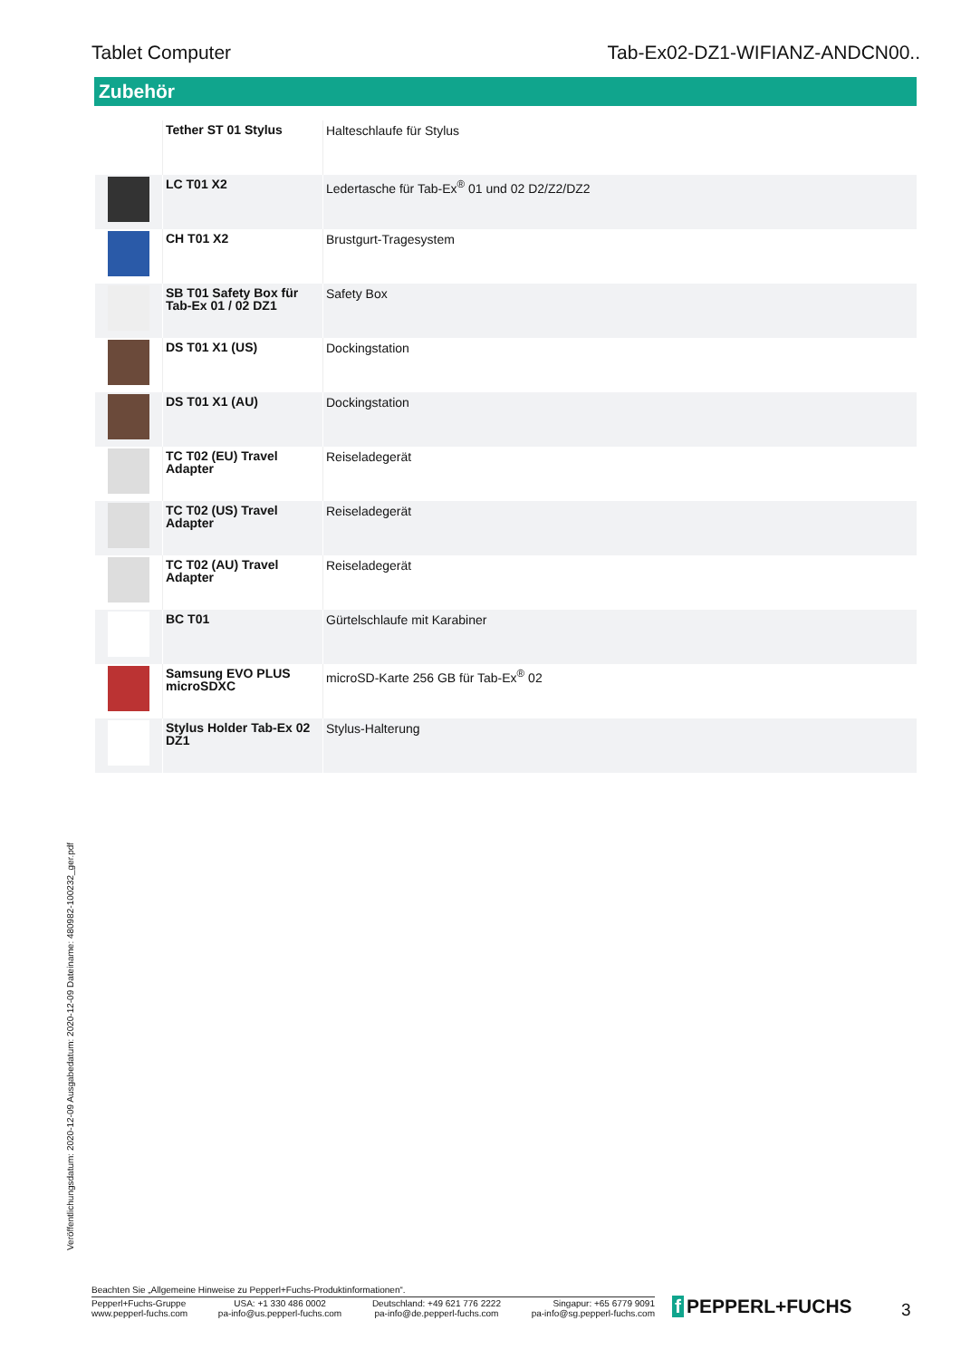Tablet Computer Tab-Ex02-DZ1-WIFIANZ-ANDCN00..
Zubehör
| | Tether ST 01 Stylus | Halteschlaufe für Stylus |
| | LC T01 X2 | Ledertasche für Tab-Ex<sup>®</sup> 01 und 02 D2/Z2/DZ2 |
| | CH T01 X2 | Brustgurt-Tragesystem |
| | SB T01 Safety Box für Tab-Ex 01 / 02 DZ1 | Safety Box |
| | DS T01 X1 (US) | Dockingstation |
| | DS T01 X1 (AU) | Dockingstation |
| | TC T02 (EU) Travel Adapter | Reiseladegerät |
| | TC T02 (US) Travel Adapter | Reiseladegerät |
| | TC T02 (AU) Travel Adapter | Reiseladegerät |
| | BC T01 | Gürtelschlaufe mit Karabiner |
| | Samsung EVO PLUS microSDXC | microSD-Karte 256 GB für Tab-Ex<sup>®</sup> 02 |
| | Stylus Holder Tab-Ex 02 DZ1 | Stylus-Halterung |
Veröffentlichungsdatum: 2020-12-09 Ausgabedatum: 2020-12-09 Dateiname: 480982-100232_ger.pdf
Beachten Sie „Allgemeine Hinweise zu Pepperl+Fuchs-Produktinformationen“.
Pepperl+Fuchs-Gruppe
www.pepperl-fuchs.com
USA: +1 330 486 0002
pa-info@us.pepperl-fuchs.com
Deutschland: +49 621 776 2222
pa-info@de.pepperl-fuchs.com
Singapur: +65 6779 9091
pa-info@sg.pepperl-fuchs.com
f PEPPERL+FUCHS 3